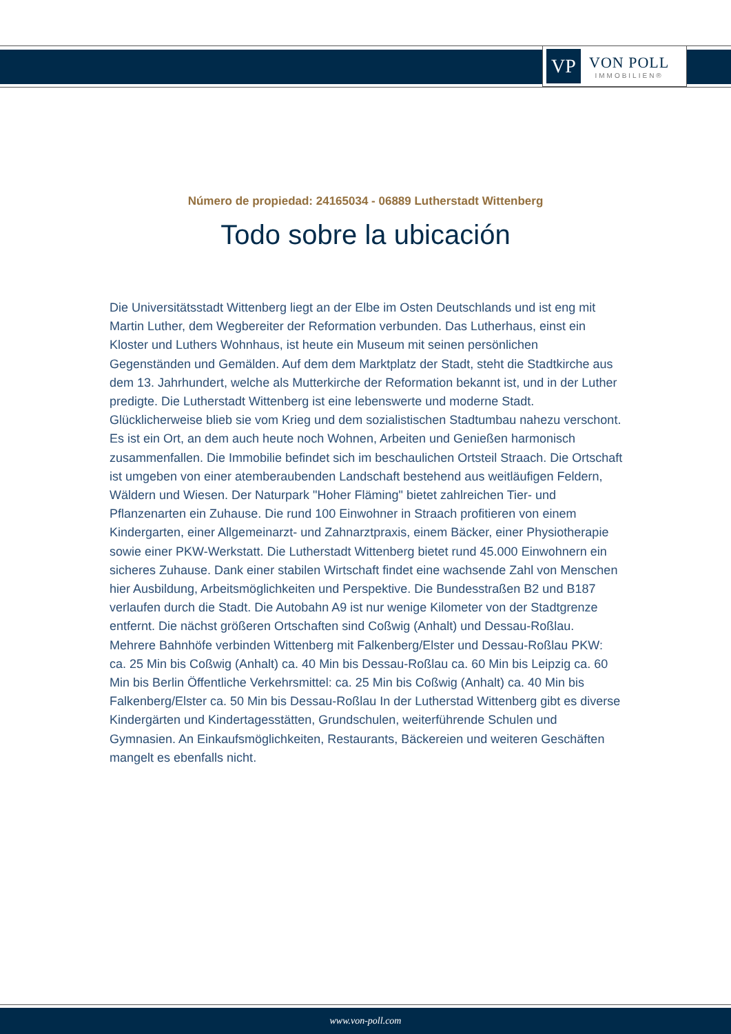VP
VON POLL
IMMOBILIEN®
Número de propiedad: 24165034 - 06889 Lutherstadt Wittenberg
Todo sobre la ubicación
Die Universitätsstadt Wittenberg liegt an der Elbe im Osten Deutschlands und ist eng mit Martin Luther, dem Wegbereiter der Reformation verbunden. Das Lutherhaus, einst ein Kloster und Luthers Wohnhaus, ist heute ein Museum mit seinen persönlichen Gegenständen und Gemälden. Auf dem dem Marktplatz der Stadt, steht die Stadtkirche aus dem 13. Jahrhundert, welche als Mutterkirche der Reformation bekannt ist, und in der Luther predigte. Die Lutherstadt Wittenberg ist eine lebenswerte und moderne Stadt. Glücklicherweise blieb sie vom Krieg und dem sozialistischen Stadtumbau nahezu verschont. Es ist ein Ort, an dem auch heute noch Wohnen, Arbeiten und Genießen harmonisch zusammenfallen. Die Immobilie befindet sich im beschaulichen Ortsteil Straach. Die Ortschaft ist umgeben von einer atemberaubenden Landschaft bestehend aus weitläufigen Feldern, Wäldern und Wiesen. Der Naturpark "Hoher Fläming" bietet zahlreichen Tier- und Pflanzenarten ein Zuhause. Die rund 100 Einwohner in Straach profitieren von einem Kindergarten, einer Allgemeinarzt- und Zahnarztpraxis, einem Bäcker, einer Physiotherapie sowie einer PKW-Werkstatt. Die Lutherstadt Wittenberg bietet rund 45.000 Einwohnern ein sicheres Zuhause. Dank einer stabilen Wirtschaft findet eine wachsende Zahl von Menschen hier Ausbildung, Arbeitsmöglichkeiten und Perspektive. Die Bundesstraßen B2 und B187 verlaufen durch die Stadt. Die Autobahn A9 ist nur wenige Kilometer von der Stadtgrenze entfernt. Die nächst größeren Ortschaften sind Coßwig (Anhalt) und Dessau-Roßlau. Mehrere Bahnhöfe verbinden Wittenberg mit Falkenberg/Elster und Dessau-Roßlau PKW: ca. 25 Min bis Coßwig (Anhalt) ca. 40 Min bis Dessau-Roßlau ca. 60 Min bis Leipzig ca. 60 Min bis Berlin Öffentliche Verkehrsmittel: ca. 25 Min bis Coßwig (Anhalt) ca. 40 Min bis Falkenberg/Elster ca. 50 Min bis Dessau-Roßlau In der Lutherstad Wittenberg gibt es diverse Kindergärten und Kindertagesstätten, Grundschulen, weiterführende Schulen und Gymnasien. An Einkaufsmöglichkeiten, Restaurants, Bäckereien und weiteren Geschäften mangelt es ebenfalls nicht.
www.von-poll.com